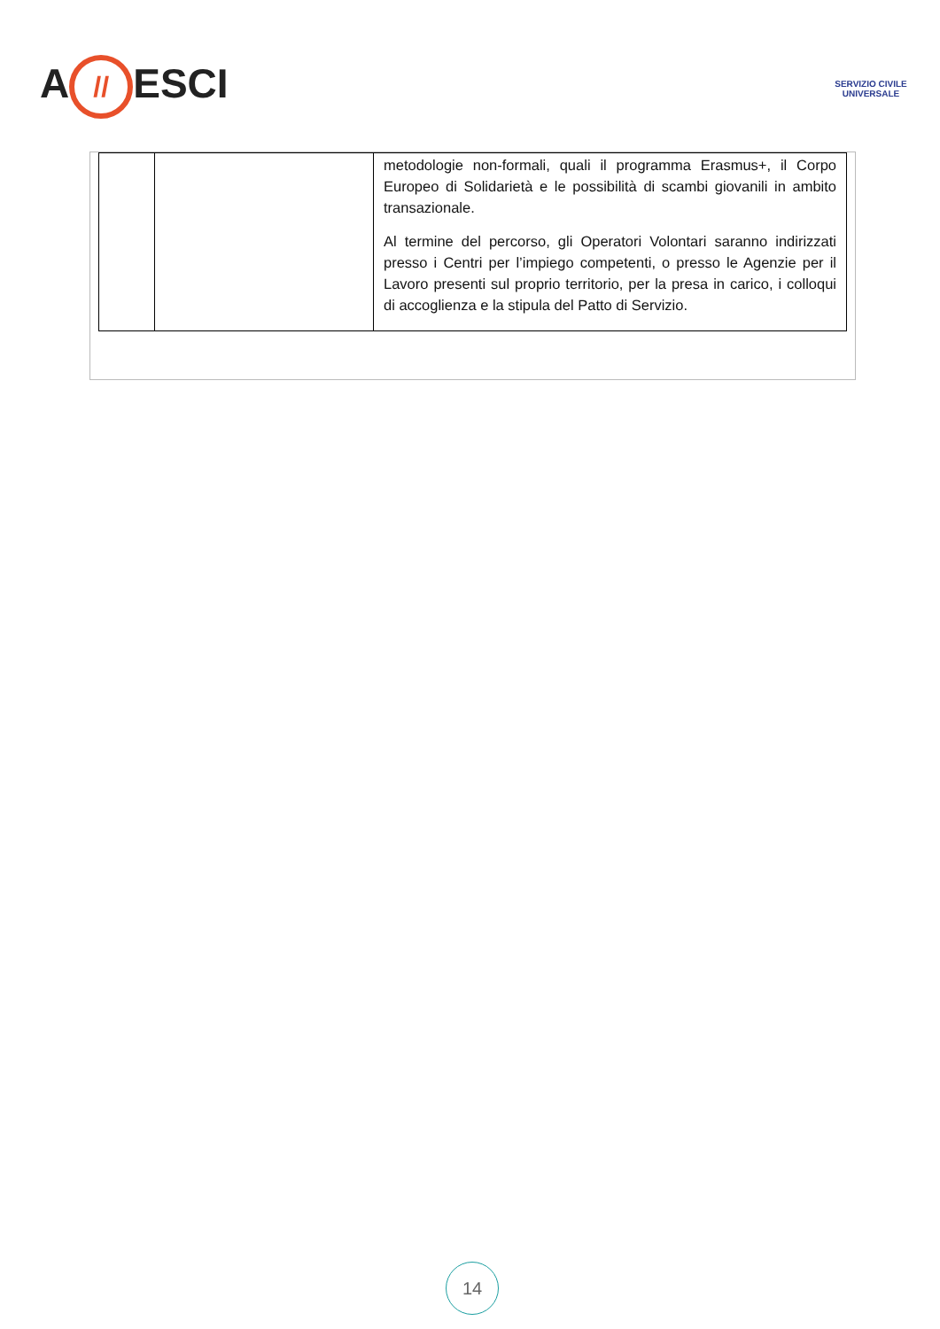A // ESCI
SERVIZIO CIVILE UNIVERSALE
| | | metodologie non-formali, quali il programma Erasmus+, il Corpo Europeo di Solidarietà e le possibilità di scambi giovanili in ambito transazionale. Al termine del percorso, gli Operatori Volontari saranno indirizzati presso i Centri per l’impiego competenti, o presso le Agenzie per il Lavoro presenti sul proprio territorio, per la presa in carico, i colloqui di accoglienza e la stipula del Patto di Servizio. |
14